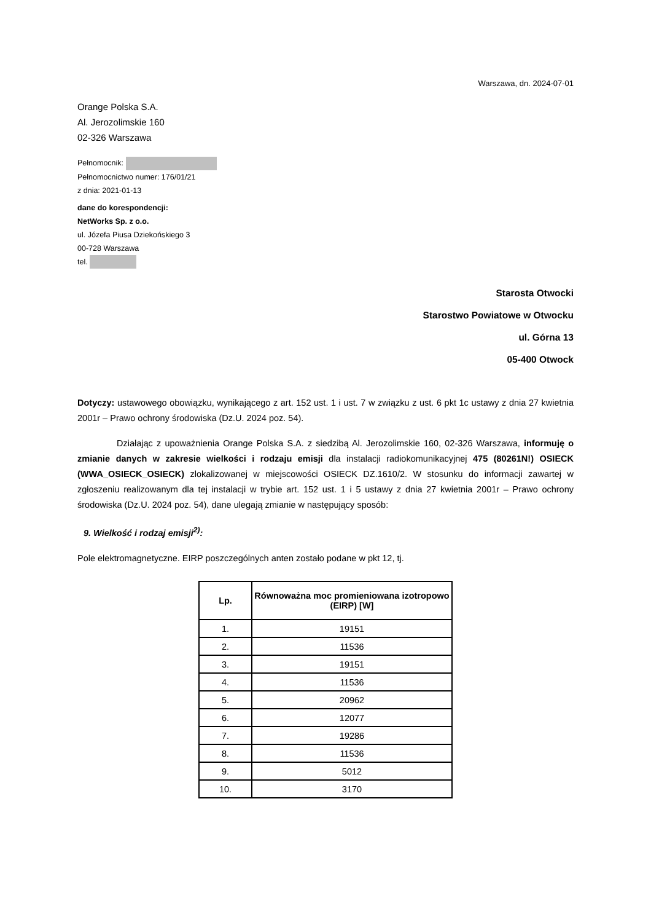Warszawa, dn. 2024-07-01
Orange Polska S.A.
Al. Jerozolimskie 160
02-326 Warszawa
Pełnomocnik:
Pełnomocnictwo numer: 176/01/21
z dnia: 2021-01-13
dane do korespondencji:
NetWorks Sp. z o.o.
ul. Józefa Piusa Dziekońskiego 3
00-728 Warszawa
tel.
Starosta Otwocki
Starostwo Powiatowe w Otwocku
ul. Górna 13
05-400 Otwock
Dotyczy: ustawowego obowiązku, wynikającego z art. 152 ust. 1 i ust. 7 w związku z ust. 6 pkt 1c ustawy z dnia 27 kwietnia 2001r – Prawo ochrony środowiska (Dz.U. 2024 poz. 54).
Działając z upoważnienia Orange Polska S.A. z siedzibą Al. Jerozolimskie 160, 02-326 Warszawa, informuję o zmianie danych w zakresie wielkości i rodzaju emisji dla instalacji radiokomunikacyjnej 475 (80261N!) OSIECK (WWA_OSIECK_OSIECK) zlokalizowanej w miejscowości OSIECK DZ.1610/2. W stosunku do informacji zawartej w zgłoszeniu realizowanym dla tej instalacji w trybie art. 152 ust. 1 i 5 ustawy z dnia 27 kwietnia 2001r – Prawo ochrony środowiska (Dz.U. 2024 poz. 54), dane ulegają zmianie w następujący sposób:
9. Wielkość i rodzaj emisji<sup>2)</sup>:
Pole elektromagnetyczne. EIRP poszczególnych anten zostało podane w pkt 12, tj.
| Lp. | Równoważna moc promieniowana izotropowo (EIRP) [W] |
| --- | --- |
| 1. | 19151 |
| 2. | 11536 |
| 3. | 19151 |
| 4. | 11536 |
| 5. | 20962 |
| 6. | 12077 |
| 7. | 19286 |
| 8. | 11536 |
| 9. | 5012 |
| 10. | 3170 |